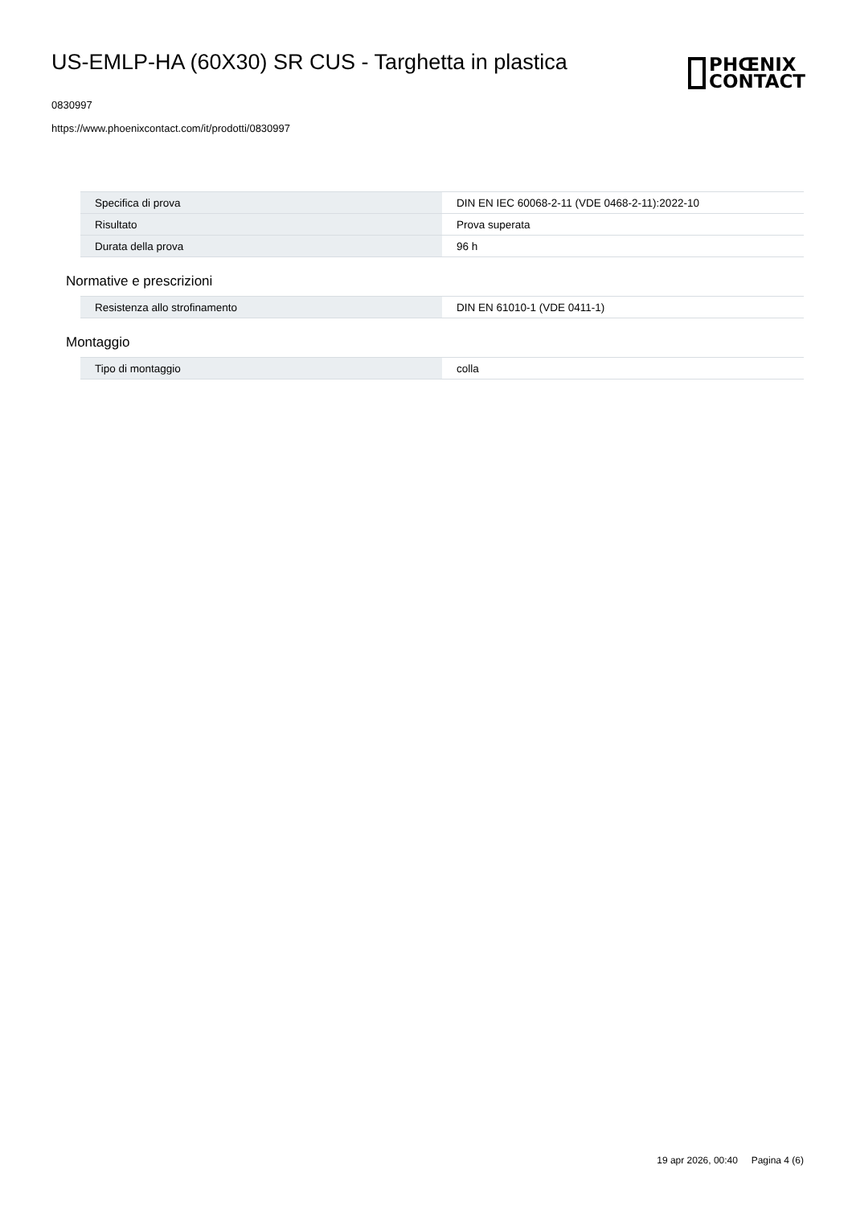US-EMLP-HA (60X30) SR CUS - Targhetta in plastica
0830997
https://www.phoenixcontact.com/it/prodotti/0830997
PHŒNIX
CONTACT
| Specifica di prova | DIN EN IEC 60068-2-11 (VDE 0468-2-11):2022-10 |
| Risultato | Prova superata |
| Durata della prova | 96 h |
Normative e prescrizioni
| Resistenza allo strofinamento | DIN EN 61010-1 (VDE 0411-1) |
Montaggio
| Tipo di montaggio | colla |
19 apr 2026, 00:40 Pagina 4 (6)